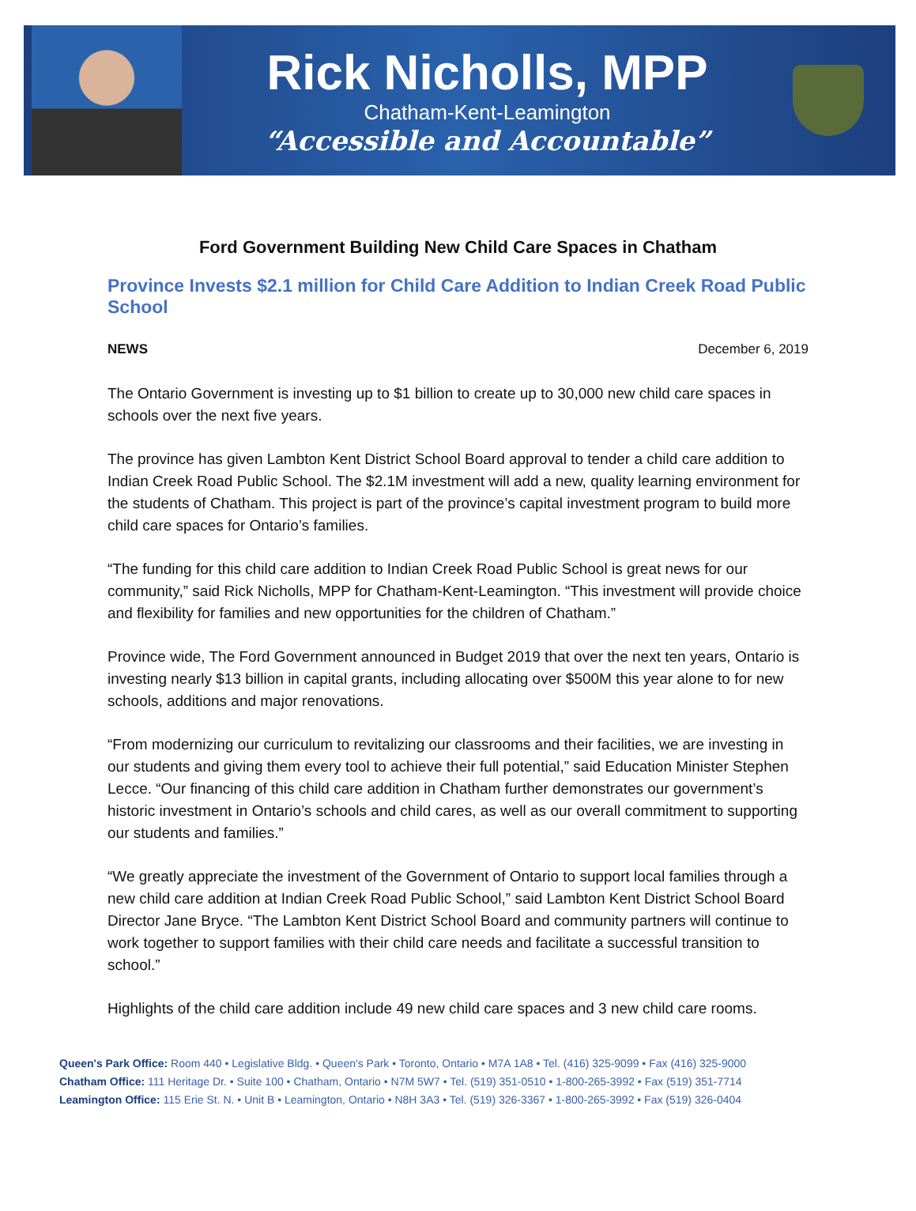Rick Nicholls, MPP
Chatham-Kent-Leamington
“Accessible and Accountable”
Ford Government Building New Child Care Spaces in Chatham
Province Invests $2.1 million for Child Care Addition to Indian Creek Road Public School
NEWS December 6, 2019
The Ontario Government is investing up to $1 billion to create up to 30,000 new child care spaces in schools over the next five years.
The province has given Lambton Kent District School Board approval to tender a child care addition to Indian Creek Road Public School. The $2.1M investment will add a new, quality learning environment for the students of Chatham. This project is part of the province’s capital investment program to build more child care spaces for Ontario’s families.
“The funding for this child care addition to Indian Creek Road Public School is great news for our community,” said Rick Nicholls, MPP for Chatham-Kent-Leamington. “This investment will provide choice and flexibility for families and new opportunities for the children of Chatham.”
Province wide, The Ford Government announced in Budget 2019 that over the next ten years, Ontario is investing nearly $13 billion in capital grants, including allocating over $500M this year alone to for new schools, additions and major renovations.
“From modernizing our curriculum to revitalizing our classrooms and their facilities, we are investing in our students and giving them every tool to achieve their full potential,” said Education Minister Stephen Lecce. “Our financing of this child care addition in Chatham further demonstrates our government’s historic investment in Ontario’s schools and child cares, as well as our overall commitment to supporting our students and families.”
“We greatly appreciate the investment of the Government of Ontario to support local families through a new child care addition at Indian Creek Road Public School,” said Lambton Kent District School Board Director Jane Bryce. “The Lambton Kent District School Board and community partners will continue to work together to support families with their child care needs and facilitate a successful transition to school.”
Highlights of the child care addition include 49 new child care spaces and 3 new child care rooms.
Queen's Park Office: Room 440 • Legislative Bldg. • Queen's Park • Toronto, Ontario • M7A 1A8 • Tel. (416) 325-9099 • Fax (416) 325-9000
Chatham Office: 111 Heritage Dr. • Suite 100 • Chatham, Ontario • N7M 5W7 • Tel. (519) 351-0510 • 1-800-265-3992 • Fax (519) 351-7714
Leamington Office: 115 Erie St. N. • Unit B • Leamington, Ontario • N8H 3A3 • Tel. (519) 326-3367 • 1-800-265-3992 • Fax (519) 326-0404